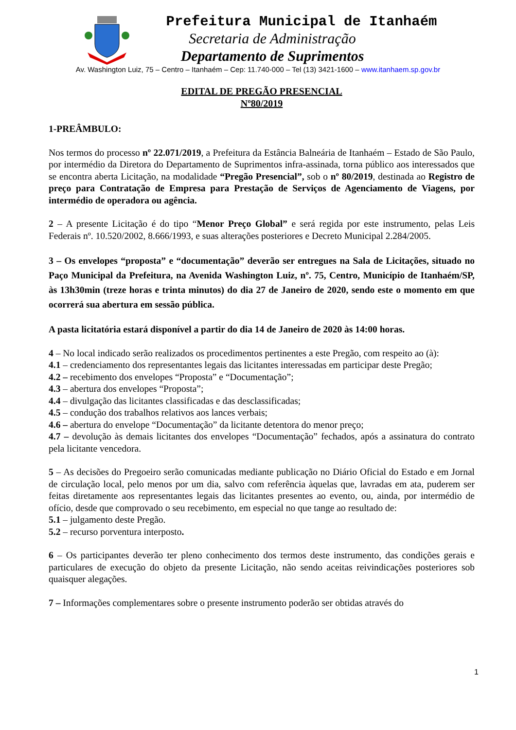Prefeitura Municipal de Itanhaém
Secretaria de Administração
Departamento de Suprimentos
Av. Washington Luiz, 75 – Centro – Itanhaém – Cep: 11.740-000 – Tel (13) 3421-1600 – www.itanhaem.sp.gov.br
EDITAL DE PREGÃO PRESENCIAL
Nº80/2019
1-PREÂMBULO:
Nos termos do processo nº 22.071/2019, a Prefeitura da Estância Balneária de Itanhaém – Estado de São Paulo, por intermédio da Diretora do Departamento de Suprimentos infra-assinada, torna público aos interessados que se encontra aberta Licitação, na modalidade “Pregão Presencial”, sob o nº 80/2019, destinada ao Registro de preço para Contratação de Empresa para Prestação de Serviços de Agenciamento de Viagens, por intermédio de operadora ou agência.
2 – A presente Licitação é do tipo “Menor Preço Global” e será regida por este instrumento, pelas Leis Federais nº. 10.520/2002, 8.666/1993, e suas alterações posteriores e Decreto Municipal 2.284/2005.
3 – Os envelopes “proposta” e “documentação” deverão ser entregues na Sala de Licitações, situado no Paço Municipal da Prefeitura, na Avenida Washington Luiz, nº. 75, Centro, Município de Itanhaém/SP, às 13h30min (treze horas e trinta minutos) do dia 27 de Janeiro de 2020, sendo este o momento em que ocorrerá sua abertura em sessão pública.
A pasta licitatória estará disponível a partir do dia 14 de Janeiro de 2020 às 14:00 horas.
4 – No local indicado serão realizados os procedimentos pertinentes a este Pregão, com respeito ao (à):
4.1 – credenciamento dos representantes legais das licitantes interessadas em participar deste Pregão;
4.2 – recebimento dos envelopes “Proposta” e “Documentação”;
4.3 – abertura dos envelopes “Proposta”;
4.4 – divulgação das licitantes classificadas e das desclassificadas;
4.5 – condução dos trabalhos relativos aos lances verbais;
4.6 – abertura do envelope “Documentação” da licitante detentora do menor preço;
4.7 – devolução às demais licitantes dos envelopes “Documentação” fechados, após a assinatura do contrato pela licitante vencedora.
5 – As decisões do Pregoeiro serão comunicadas mediante publicação no Diário Oficial do Estado e em Jornal de circulação local, pelo menos por um dia, salvo com referência àquelas que, lavradas em ata, puderem ser feitas diretamente aos representantes legais das licitantes presentes ao evento, ou, ainda, por intermédio de ofício, desde que comprovado o seu recebimento, em especial no que tange ao resultado de:
5.1 – julgamento deste Pregão.
5.2 – recurso porventura interposto.
6 – Os participantes deverão ter pleno conhecimento dos termos deste instrumento, das condições gerais e particulares de execução do objeto da presente Licitação, não sendo aceitas reivindicações posteriores sob quaisquer alegações.
7 – Informações complementares sobre o presente instrumento poderão ser obtidas através do
1